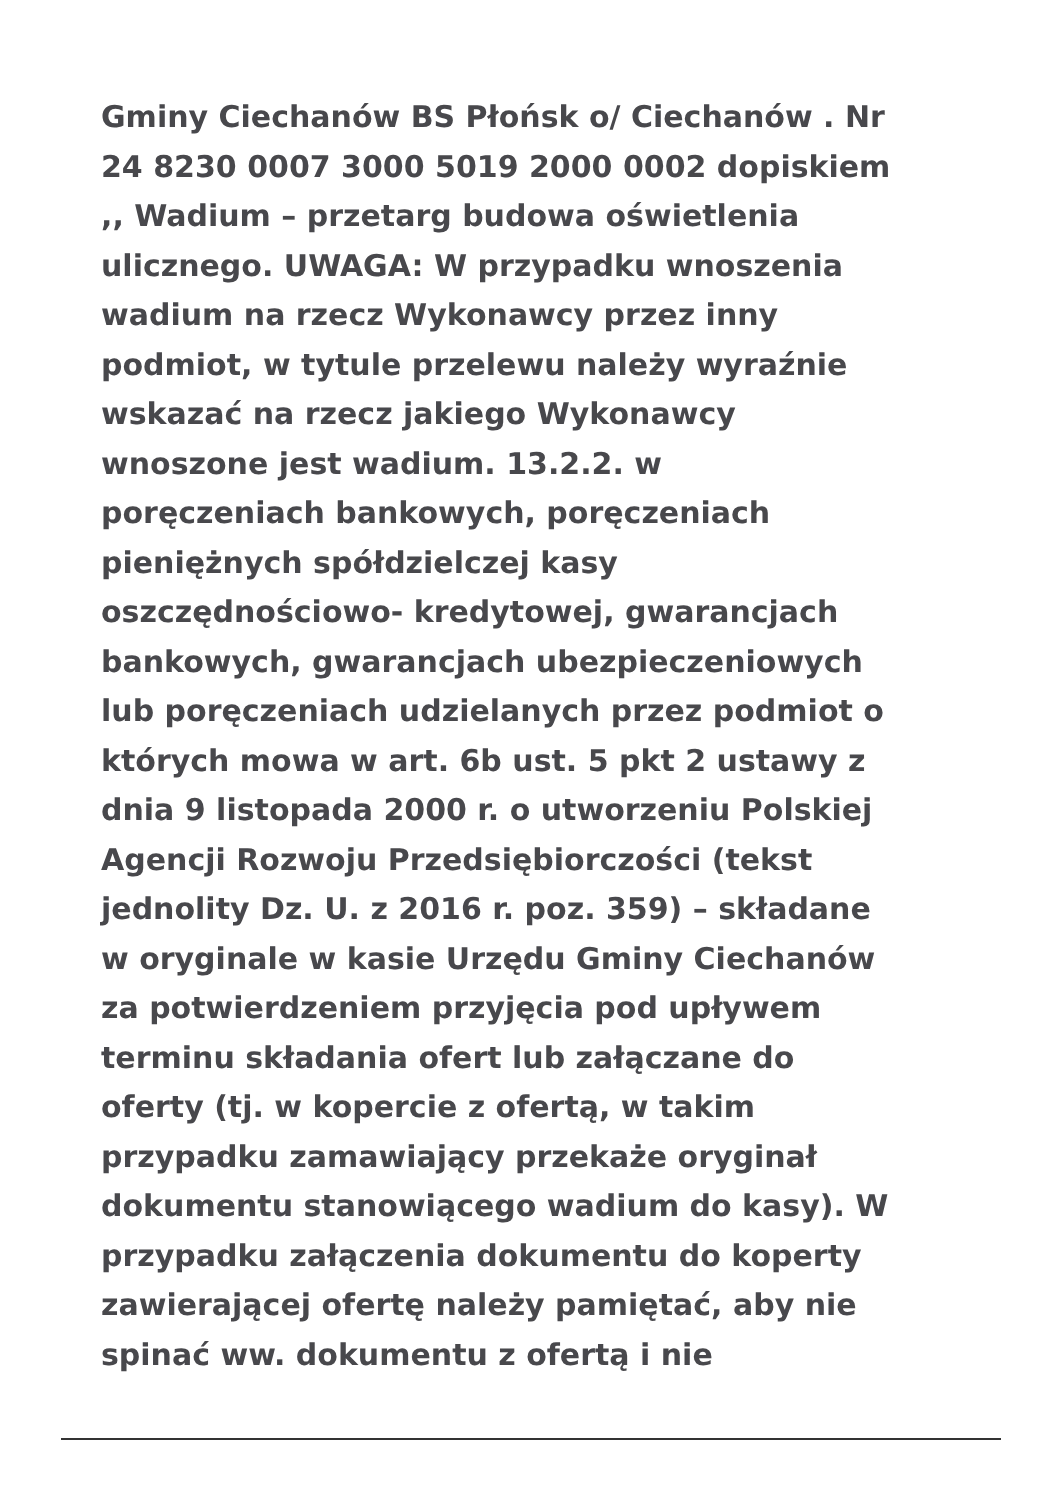Gminy Ciechanów BS Płońsk o/ Ciechanów . Nr
24 8230 0007 3000 5019 2000 0002 dopiskiem
,, Wadium – przetarg budowa oświetlenia
ulicznego. UWAGA: W przypadku wnoszenia
wadium na rzecz Wykonawcy przez inny
podmiot, w tytule przelewu należy wyraźnie
wskazać na rzecz jakiego Wykonawcy
wnoszone jest wadium. 13.2.2. w
poręczeniach bankowych, poręczeniach
pieniężnych spółdzielczej kasy
oszczędnościowo- kredytowej, gwarancjach
bankowych, gwarancjach ubezpieczeniowych
lub poręczeniach udzielanych przez podmiot o
których mowa w art. 6b ust. 5 pkt 2 ustawy z
dnia 9 listopada 2000 r. o utworzeniu Polskiej
Agencji Rozwoju Przedsiębiorczości (tekst
jednolity Dz. U. z 2016 r. poz. 359) – składane
w oryginale w kasie Urzędu Gminy Ciechanów
za potwierdzeniem przyjęcia pod upływem
terminu składania ofert lub załączane do
oferty (tj. w kopercie z ofertą, w takim
przypadku zamawiający przekaże oryginał
dokumentu stanowiącego wadium do kasy). W
przypadku załączenia dokumentu do koperty
zawierającej ofertę należy pamiętać, aby nie
spinać ww. dokumentu z ofertą i nie